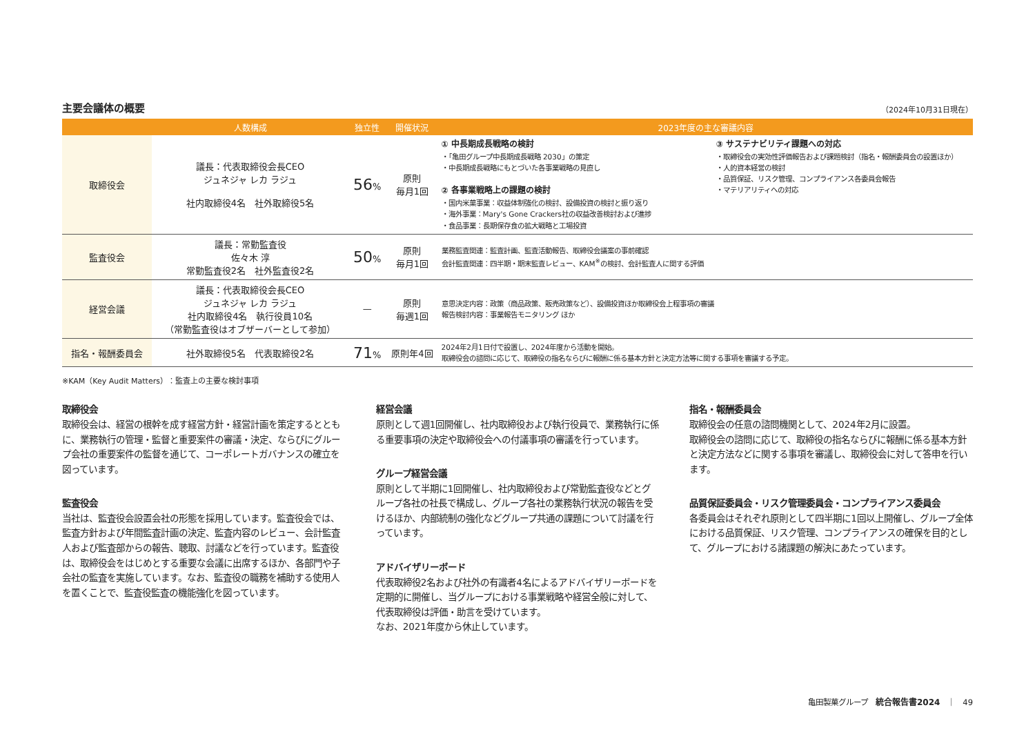主要会議体の概要
（2024年10月31日現在）
| | 人数構成 | 独立性 | 開催状況 | 2023年度の主な審議内容 |
| --- | --- | --- | --- | --- |
| 取締役会 | 議長：代表取締役会長CEO ジュネジャ レカ ラジュ 社内取締役4名 社外取締役5名 | 56 % | 原則 毎月1回 | ① 中長期成長戦略の検討 ・「亀田グループ中長期成長戦略 2030」の策定 ・中長期成長戦略にもとづいた各事業戦略の見直し ② 各事業戦略上の課題の検討 ・国内米菓事業：収益体制強化の検討、設備投資の検討と振り返り ・海外事業：Mary's Gone Crackers社の収益改善検討および進捗 ・食品事業：長期保存食の拡大戦略と工場投資 ③ サステナビリティ課題への対応 ・取締役会の実効性評価報告および課題検討（指名・報酬委員会の設置ほか） ・人的資本経営の検討 ・品質保証、リスク管理、コンプライアンス各委員会報告 ・マテリアリティへの対応 |
| 監査役会 | 議長：常勤監査役 佐々木 淳 常勤監査役2名 社外監査役2名 | 50 % | 原則 毎月1回 | 業務監査関連：監査計画、監査活動報告、取締役会議案の事前確認 会計監査関連：四半期・期末監査レビュー、KAM<sup>※</sup>の検討、会計監査人に関する評価 |
| 経営会議 | 議長：代表取締役会長CEO ジュネジャ レカ ラジュ 社内取締役4名 執行役員10名 （常勤監査役はオブザーバーとして参加） | — | 原則 毎週1回 | 意思決定内容：政策（商品政策、販売政策など）、設備投資ほか取締役会上程事項の審議 報告検討内容：事業報告モニタリング ほか |
| 指名・報酬委員会 | 社外取締役5名 代表取締役2名 | 71 % | 原則年4回 | 2024年2月1日付で設置し、2024年度から活動を開始。 取締役会の諮問に応じて、取締役の指名ならびに報酬に係る基本方針と決定方法等に関する事項を審議する予定。 |
※KAM（Key Audit Matters）：監査上の主要な検討事項
取締役会
取締役会は、経営の根幹を成す経営方針・経営計画を策定するとともに、業務執行の管理・監督と重要案件の審議・決定、ならびにグループ会社の重要案件の監督を通じて、コーポレートガバナンスの確立を図っています。
監査役会
当社は、監査役会設置会社の形態を採用しています。監査役会では、監査方針および年間監査計画の決定、監査内容のレビュー、会計監査人および監査部からの報告、聴取、討議などを行っています。監査役は、取締役会をはじめとする重要な会議に出席するほか、各部門や子会社の監査を実施しています。なお、監査役の職務を補助する使用人を置くことで、監査役監査の機能強化を図っています。
経営会議
原則として週1回開催し、社内取締役および執行役員で、業務執行に係る重要事項の決定や取締役会への付議事項の審議を行っています。
グループ経営会議
原則として半期に1回開催し、社内取締役および常勤監査役などとグループ各社の社長で構成し、グループ各社の業務執行状況の報告を受けるほか、内部統制の強化などグループ共通の課題について討議を行っています。
アドバイザリーボード
代表取締役2名および社外の有識者4名によるアドバイザリーボードを定期的に開催し、当グループにおける事業戦略や経営全般に対して、代表取締役は評価・助言を受けています。
なお、2021年度から休止しています。
指名・報酬委員会
取締役会の任意の諮問機関として、2024年2月に設置。
取締役会の諮問に応じて、取締役の指名ならびに報酬に係る基本方針と決定方法などに関する事項を審議し、取締役会に対して答申を行います。
品質保証委員会・リスク管理委員会・コンプライアンス委員会
各委員会はそれぞれ原則として四半期に1回以上開催し、グループ全体における品質保証、リスク管理、コンプライアンスの確保を目的として、グループにおける諸課題の解決にあたっています。
亀田製菓グループ　統合報告書2024　｜　49